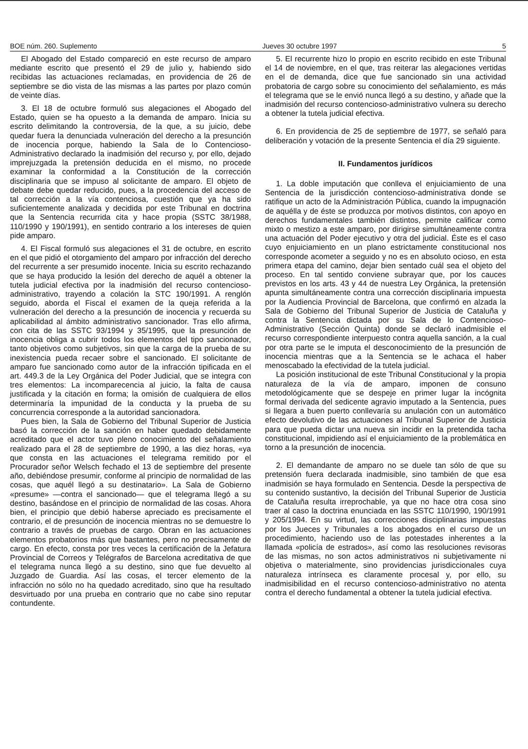BOE núm. 260. Suplemento Jueves 30 octubre 1997 5
El Abogado del Estado compareció en este recurso de amparo mediante escrito que presentó el 29 de julio y, habiendo sido recibidas las actuaciones reclamadas, en providencia de 26 de septiembre se dio vista de las mismas a las partes por plazo común de veinte días.
3. El 18 de octubre formuló sus alegaciones el Abogado del Estado, quien se ha opuesto a la demanda de amparo. Inicia su escrito delimitando la controversia, de la que, a su juicio, debe quedar fuera la denunciada vulneración del derecho a la presunción de inocencia porque, habiendo la Sala de lo Contencioso-Administrativo declarado la inadmisión del recurso y, por ello, dejado imprejuzgada la pretensión deducida en el mismo, no procede examinar la conformidad a la Constitución de la corrección disciplinaria que se impuso al solicitante de amparo. El objeto de debate debe quedar reducido, pues, a la procedencia del acceso de tal corrección a la vía contenciosa, cuestión que ya ha sido suficientemente analizada y decidida por este Tribunal en doctrina que la Sentencia recurrida cita y hace propia (SSTC 38/1988, 110/1990 y 190/1991), en sentido contrario a los intereses de quien pide amparo.
4. El Fiscal formuló sus alegaciones el 31 de octubre, en escrito en el que pidió el otorgamiento del amparo por infracción del derecho del recurrente a ser presumido inocente. Inicia su escrito rechazando que se haya producido la lesión del derecho de aquél a obtener la tutela judicial efectiva por la inadmisión del recurso contencioso-administrativo, trayendo a colación la STC 190/1991. A renglón seguido, aborda el Fiscal el examen de la queja referida a la vulneración del derecho a la presunción de inocencia y recuerda su aplicabilidad al ámbito administrativo sancionador. Tras ello afirma, con cita de las SSTC 93/1994 y 35/1995, que la presunción de inocencia obliga a cubrir todos los elementos del tipo sancionador, tanto objetivos como subjetivos, sin que la carga de la prueba de su inexistencia pueda recaer sobre el sancionado. El solicitante de amparo fue sancionado como autor de la infracción tipificada en el art. 449.3 de la Ley Orgánica del Poder Judicial, que se integra con tres elementos: La incomparecencia al juicio, la falta de causa justificada y la citación en forma; la omisión de cualquiera de ellos determinaría la impunidad de la conducta y la prueba de su concurrencia corresponde a la autoridad sancionadora.
Pues bien, la Sala de Gobierno del Tribunal Superior de Justicia basó la corrección de la sanción en haber quedado debidamente acreditado que el actor tuvo pleno conocimiento del señalamiento realizado para el 28 de septiembre de 1990, a las diez horas, «ya que consta en las actuaciones el telegrama remitido por el Procurador señor Welsch fechado el 13 de septiembre del presente año, debiéndose presumir, conforme al principio de normalidad de las cosas, que aquél llegó a su destinatario». La Sala de Gobierno «presume» —contra el sancionado— que el telegrama llegó a su destino, basándose en el principio de normalidad de las cosas. Ahora bien, el principio que debió haberse apreciado es precisamente el contrario, el de presunción de inocencia mientras no se demuestre lo contrario a través de pruebas de cargo. Obran en las actuaciones elementos probatorios más que bastantes, pero no precisamente de cargo. En efecto, consta por tres veces la certificación de la Jefatura Provincial de Correos y Telégrafos de Barcelona acreditativa de que el telegrama nunca llegó a su destino, sino que fue devuelto al Juzgado de Guardia. Así las cosas, el tercer elemento de la infracción no sólo no ha quedado acreditado, sino que ha resultado desvirtuado por una prueba en contrario que no cabe sino reputar contundente.
5. El recurrente hizo lo propio en escrito recibido en este Tribunal el 14 de noviembre, en el que, tras reiterar las alegaciones vertidas en el de demanda, dice que fue sancionado sin una actividad probatoria de cargo sobre su conocimiento del señalamiento, es más el telegrama que se le envió nunca llegó a su destino, y añade que la inadmisión del recurso contencioso-administrativo vulnera su derecho a obtener la tutela judicial efectiva.
6. En providencia de 25 de septiembre de 1977, se señaló para deliberación y votación de la presente Sentencia el día 29 siguiente.
II. Fundamentos jurídicos
1. La doble imputación que conlleva el enjuiciamiento de una Sentencia de la jurisdicción contencioso-administrativa donde se ratifique un acto de la Administración Pública, cuando la impugnación de aquélla y de éste se produzca por motivos distintos, con apoyo en derechos fundamentales también distintos, permite calificar como mixto o mestizo a este amparo, por dirigirse simultáneamente contra una actuación del Poder ejecutivo y otra del judicial. Éste es el caso cuyo enjuiciamiento en un plano estrictamente constitucional nos corresponde acometer a seguido y no es en absoluto ocioso, en esta primera etapa del camino, dejar bien sentado cuál sea el objeto del proceso. En tal sentido conviene subrayar que, por los cauces previstos en los arts. 43 y 44 de nuestra Ley Orgánica, la pretensión apunta simultáneamente contra una corrección disciplinaria impuesta por la Audiencia Provincial de Barcelona, que confirmó en alzada la Sala de Gobierno del Tribunal Superior de Justicia de Cataluña y contra la Sentencia dictada por su Sala de lo Contencioso-Administrativo (Sección Quinta) donde se declaró inadmisible el recurso correspondiente interpuesto contra aquella sanción, a la cual por otra parte se le imputa el desconocimiento de la presunción de inocencia mientras que a la Sentencia se le achaca el haber menoscabado la efectividad de la tutela judicial.
La posición institucional de este Tribunal Constitucional y la propia naturaleza de la vía de amparo, imponen de consuno metodológicamente que se despeje en primer lugar la incógnita formal derivada del sedicente agravio imputado a la Sentencia, pues si llegara a buen puerto conllevaría su anulación con un automático efecto devolutivo de las actuaciones al Tribunal Superior de Justicia para que pueda dictar una nueva sin incidir en la pretendida tacha constitucional, impidiendo así el enjuiciamiento de la problemática en torno a la presunción de inocencia.
2. El demandante de amparo no se duele tan sólo de que su pretensión fuera declarada inadmisible, sino también de que esa inadmisión se haya formulado en Sentencia. Desde la perspectiva de su contenido sustantivo, la decisión del Tribunal Superior de Justicia de Cataluña resulta irreprochable, ya que no hace otra cosa sino traer al caso la doctrina enunciada en las SSTC 110/1990, 190/1991 y 205/1994. En su virtud, las correcciones disciplinarias impuestas por los Jueces y Tribunales a los abogados en el curso de un procedimiento, haciendo uso de las potestades inherentes a la llamada «policía de estrados», así como las resoluciones revisoras de las mismas, no son actos administrativos ni subjetivamente ni objetiva o materialmente, sino providencias jurisdiccionales cuya naturaleza intrínseca es claramente procesal y, por ello, su inadmisibilidad en el recurso contencioso-administrativo no atenta contra el derecho fundamental a obtener la tutela judicial efectiva.